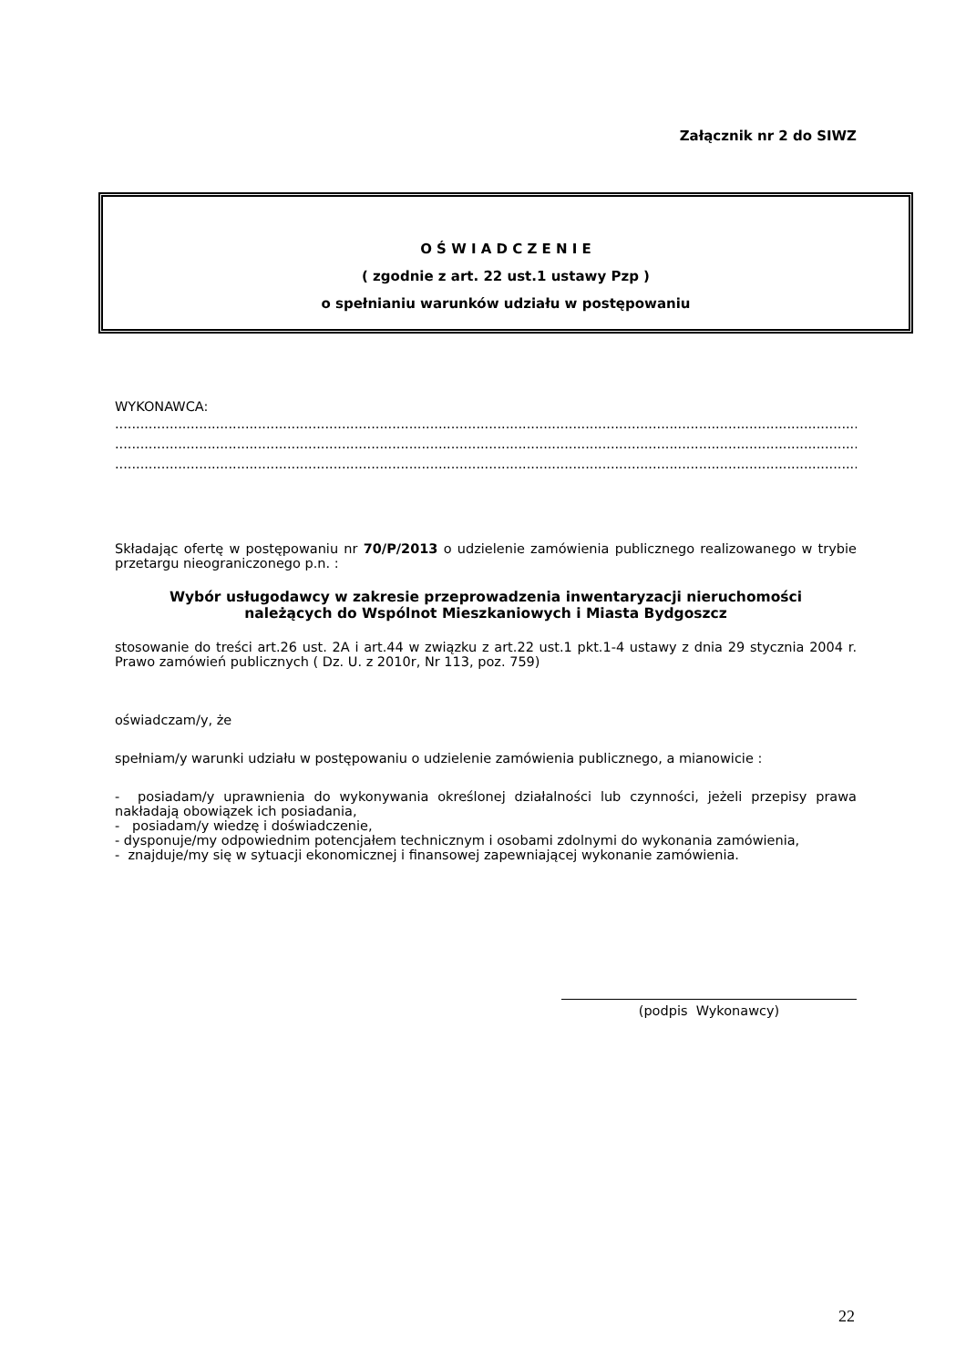Załącznik nr 2 do SIWZ
O Ś W I A D C Z E N I E
( zgodnie z art. 22 ust.1 ustawy Pzp )
o spełnianiu warunków udziału w postępowaniu
WYKONAWCA:
......................................................................................................................................................................................
......................................................................................................................................................................................
......................................................................................................................................................................................
Składając ofertę w postępowaniu nr 70/P/2013 o udzielenie zamówienia publicznego realizowanego w trybie przetargu nieograniczonego p.n. :
Wybór usługodawcy w zakresie przeprowadzenia inwentaryzacji nieruchomości
należących do Wspólnot Mieszkaniowych i Miasta Bydgoszcz
stosowanie do treści art.26 ust. 2A i art.44 w związku z art.22 ust.1 pkt.1-4 ustawy z dnia 29 stycznia 2004 r. Prawo zamówień publicznych ( Dz. U. z 2010r, Nr 113, poz. 759)
oświadczam/y, że
spełniam/y warunki udziału w postępowaniu o udzielenie zamówienia publicznego, a mianowicie :
- posiadam/y uprawnienia do wykonywania określonej działalności lub czynności, jeżeli przepisy prawa nakładają obowiązek ich posiadania,
- posiadam/y wiedzę i doświadczenie,
- dysponuje/my odpowiednim potencjałem technicznym i osobami zdolnymi do wykonania zamówienia,
- znajduje/my się w sytuacji ekonomicznej i finansowej zapewniającej wykonanie zamówienia.
(podpis Wykonawcy)
22